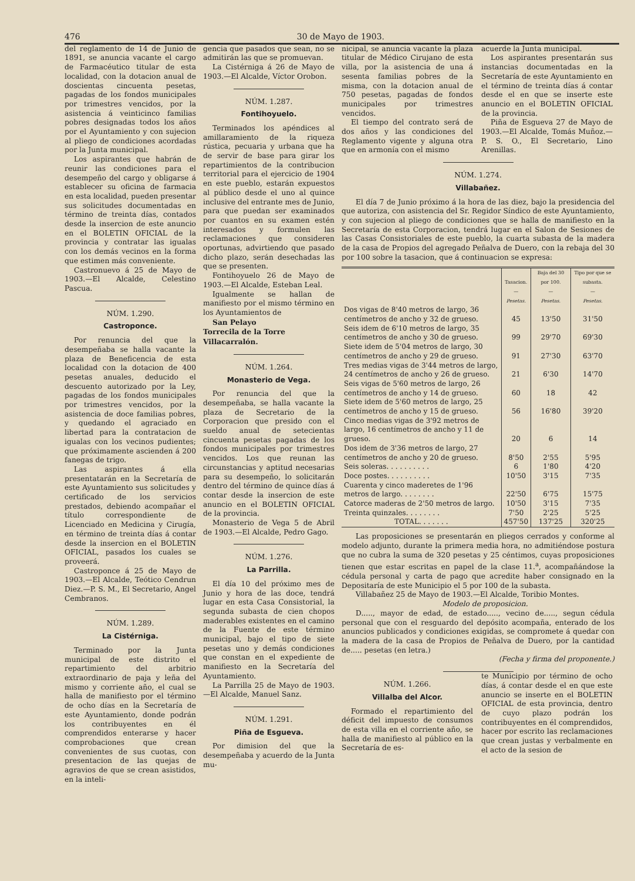476 30 de Mayo de 1903.
del reglamento de 14 de Junio de 1891, se anuncia vacante el cargo de Farmacéutico titular de esta localidad, con la dotacion anual de doscientas cincuenta pesetas, pagadas de los fondos municipales por trimestres vencidos, por la asistencia á veinticinco familias pobres designadas todos los años por el Ayuntamiento y con sujecion al pliego de condiciones acordadas por la Junta municipal.
Los aspirantes que habrán de reunir las condiciones para el desempeño del cargo y obligarse á establecer su oficina de farmacia en esta localidad, pueden presentar sus solicitudes documentadas en término de treinta días, contados desde la insercion de este anuncio en el BOLETIN OFICIAL de la provincia y contratar las igualas con los demás vecinos en la forma que estimen más conveniente.
Castronuevo á 25 de Mayo de 1903.—El Alcalde, Celestino Pascua.
NÚM. 1.290.
Castroponce.
Por renuncia del que la desempeñaba se halla vacante la plaza de Beneficencia de esta localidad con la dotacion de 400 pesetas anuales, deducido el descuento autorizado por la Ley, pagadas de los fondos municipales por trimestres vencidos, por la asistencia de doce familias pobres, y quedando el agraciado en libertad para la contratacion de igualas con los vecinos pudientes; que próximamente ascienden á 200 fanegas de trigo.
Las aspirantes á ella presentatarán en la Secretaría de este Ayuntamiento sus solicitudes y certificado de los servicios prestados, debiendo acompañar el título correspondiente de Licenciado en Medicina y Cirugía, en término de treinta días á contar desde la insercion en el BOLETIN OFICIAL, pasados los cuales se proveerá.
Castroponce á 25 de Mayo de 1903.—El Alcalde, Teótico Cendrun Diez.—P. S. M., El Secretario, Angel Cembranos.
NÚM. 1.289.
La Cistérniga.
Terminado por la Junta municipal de este distrito el repartimiento del arbitrio extraordinario de paja y leña del mismo y corriente año, el cual se halla de manifiesto por el término de ocho días en la Secretaría de este Ayuntamiento, donde podrán los contribuyentes en él comprendidos enterarse y hacer comprobaciones que crean convenientes de sus cuotas, con presentacion de las quejas de agravios de que se crean asistidos, en la inteli-
gencia que pasados que sean, no se admitirán las que se promuevan.
La Cistérniga á 26 de Mayo de 1903.—El Alcalde, Víctor Orobon.
NÚM. 1.287.
Fontihoyuelo.
Terminados los apéndices al amillaramiento de la riqueza rústica, pecuaria y urbana que ha de servir de base para girar los repartimientos de la contribucion territorial para el ejercicio de 1904 en este pueblo, estarán expuestos al público desde el uno al quince inclusive del entrante mes de Junio, para que puedan ser examinados por cuantos en su examen estén interesados y formulen las reclamaciones que consideren oportunas, advirtiendo que pasado dicho plazo, serán desechadas las que se presenten.
Fontihoyuelo 26 de Mayo de 1903.—El Alcalde, Esteban Leal.
Igualmente se hallan de manifiesto por el mismo término en los Ayuntamientos de
San Pelayo
Torrecila de la Torre
Villacarralón.
NÚM. 1.264.
Monasterio de Vega.
Por renuncia del que la desempeñaba, se halla vacante la plaza de Secretario de la Corporacion que presido con el sueldo anual de setecientas cincuenta pesetas pagadas de los fondos municipales por trimestres vencidos. Los que reunan las circunstancias y aptitud necesarias para su desempeño, lo solicitarán dentro del término de quince días á contar desde la insercion de este anuncio en el BOLETIN OFICIAL de la provincia.
Monasterio de Vega 5 de Abril de 1903.—El Alcalde, Pedro Gago.
NÚM. 1.276.
La Parrilla.
El día 10 del próximo mes de Junio y hora de las doce, tendrá lugar en esta Casa Consistorial, la segunda subasta de cien chopos maderables existentes en el camino de la Fuente de este término municipal, bajo el tipo de siete pesetas uno y demás condiciones que constan en el expediente de manifiesto en la Secretaría del Ayuntamiento.
La Parrilla 25 de Mayo de 1903.—El Alcalde, Manuel Sanz.
NÚM. 1.291.
Piña de Esgueva.
Por dimision del que la desempeñaba y acuerdo de la Junta mu-
nicipal, se anuncia vacante la plaza titular de Médico Cirujano de esta villa, por la asistencia de una á sesenta familias pobres de la misma, con la dotacion anual de 750 pesetas, pagadas de fondos municipales por trimestres vencidos.
El tiempo del contrato será de dos años y las condiciones del Reglamento vigente y alguna otra que en armonía con el mismo
acuerde la Junta municipal.
Los aspirantes presentarán sus instancias documentadas en la Secretaría de este Ayuntamiento en el término de treinta días á contar desde el en que se inserte este anuncio en el BOLETIN OFICIAL de la provincia.
Piña de Esgueva 27 de Mayo de 1903.—El Alcalde, Tomás Muñoz.—P. S. O., El Secretario, Lino Arenillas.
NÚM. 1.274.
Villabañez.
El día 7 de Junio próximo á la hora de las diez, bajo la presidencia del que autoriza, con asistencia del Sr. Regidor Síndico de este Ayuntamiento, y con sujecion al pliego de condiciones que se halla de manifiesto en la Secretaría de esta Corporacion, tendrá lugar en el Salon de Sesiones de las Casas Consistoriales de este pueblo, la cuarta subasta de la madera de la casa de Propios del agregado Peñalva de Duero, con la rebaja del 30 por 100 sobre la tasacion, que á continuacion se expresa:
| | Tasacion. — Pesetas. | Baja del 30 por 100. — Pesetas. | Tipo por que se subasta. — Pesetas. |
| --- | --- | --- | --- |
| Dos vigas de 8'40 metros de largo, 36 centímetros de ancho y 32 de grueso. | 45 | 13'50 | 31'50 |
| Seis idem de 6'10 metros de largo, 35 centímetros de ancho y 30 de grueso. | 99 | 29'70 | 69'30 |
| Siete idem de 5'04 metros de largo, 30 centímetros de ancho y 29 de grueso. | 91 | 27'30 | 63'70 |
| Tres medias vigas de 3'44 metros de largo, 24 centímetros de ancho y 26 de grueso. | 21 | 6'30 | 14'70 |
| Seis vigas de 5'60 metros de largo, 26 centímetros de ancho y 14 de grueso. | 60 | 18 | 42 |
| Siete idem de 5'60 metros de largo, 25 centímetros de ancho y 15 de grueso. | 56 | 16'80 | 39'20 |
| Cinco medias vigas de 3'92 metros de largo, 16 centímetros de ancho y 11 de grueso. | 20 | 6 | 14 |
| Dos idem de 3'36 metros de largo, 27 centímetros de ancho y 20 de grueso. | 8'50 | 2'55 | 5'95 |
| Seis soleras. . . . . . . . . . | 6 | 1'80 | 4'20 |
| Doce postes. . . . . . . . . . | 10'50 | 3'15 | 7'35 |
| Cuarenta y cinco maderetes de 1'96 metros de largo. . . . . . . . | 22'50 | 6'75 | 15'75 |
| Catorce maderas de 2'50 metros de largo. | 10'50 | 3'15 | 7'35 |
| Treinta quinzales. . . . . . . . | 7'50 | 2'25 | 5'25 |
| TOTAL. . . . . . . | 457'50 | 137'25 | 320'25 |
Las proposiciones se presentarán en pliegos cerrados y conforme al modelo adjunto, durante la primera media hora, no admitiéndose postura que no cubra la suma de 320 pesetas y 25 céntimos, cuyas proposiciones tienen que estar escritas en papel de la clase 11.<sup>a</sup>, acompañándose la cédula personal y carta de pago que acredite haber consignado en la Depositaría de este Municipio el 5 por 100 de la subasta.
Villabañez 25 de Mayo de 1903.—El Alcalde, Toribio Montes.
Modelo de proposicion.
D....., mayor de edad, de estado....., vecino de....., segun cédula personal que con el resguardo del depósito acompaña, enterado de los anuncios publicados y condiciones exigidas, se compromete á quedar con la madera de la casa de Propios de Peñalva de Duero, por la cantidad de..... pesetas (en letra.)
(Fecha y firma del proponente.)
NÚM. 1.266.
Villalba del Alcor.
Formado el repartimiento del déficit del impuesto de consumos de esta villa en el corriente año, se halla de manifiesto al público en la Secretaría de es-
te Municipio por término de ocho días, á contar desde el en que este anuncio se inserte en el BOLETIN OFICIAL de esta provincia, dentro de cuyo plazo podrán los contribuyentes en él comprendidos, hacer por escrito las reclamaciones que crean justas y verbalmente en el acto de la sesion de